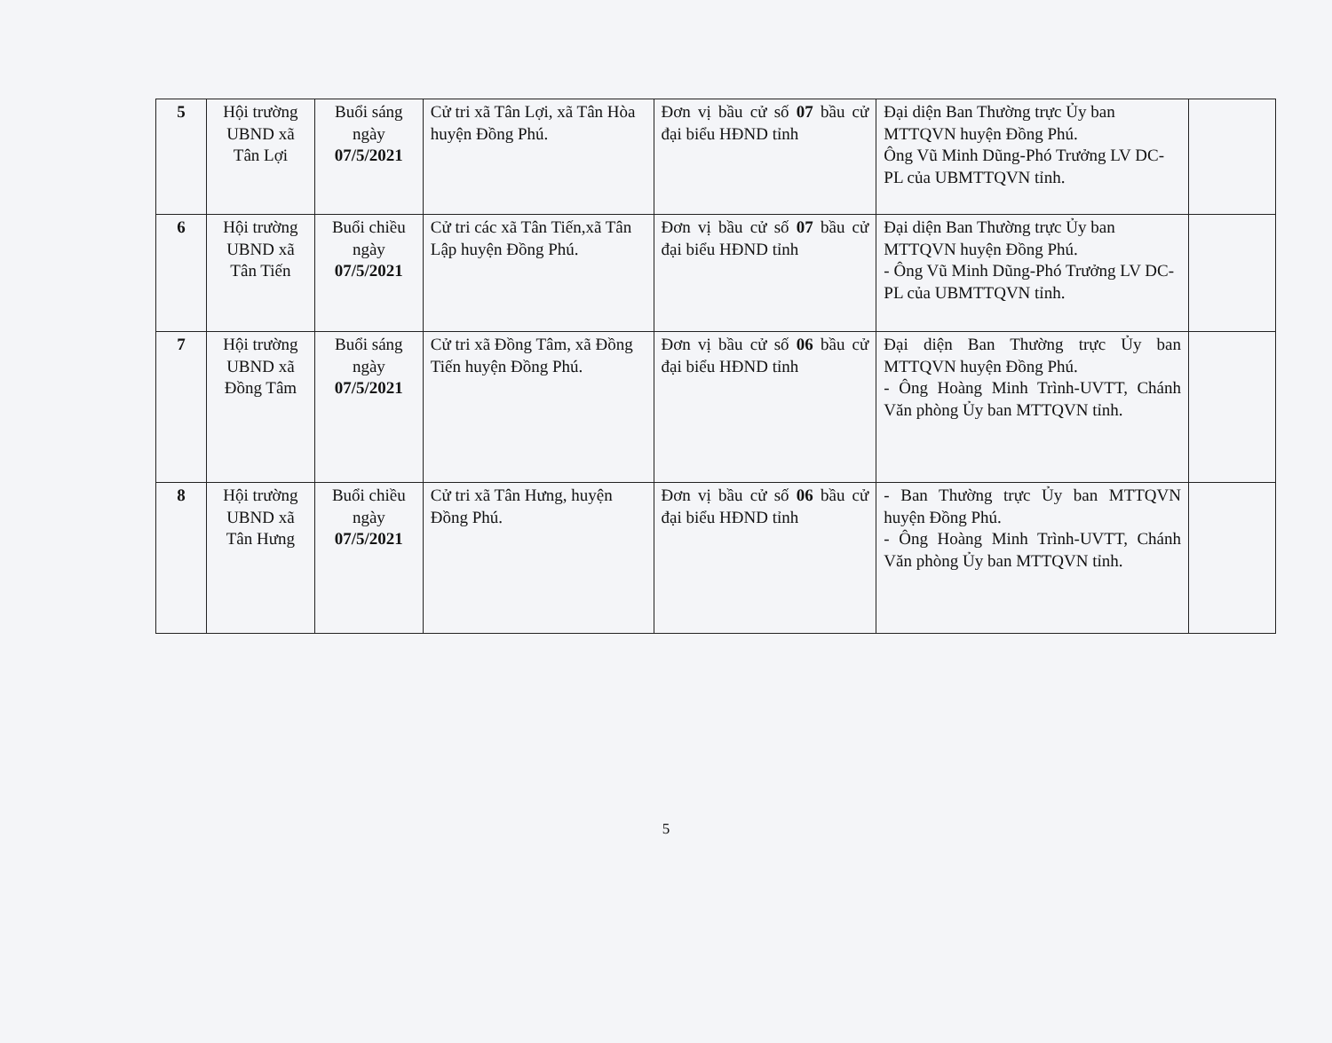| 5 | Hội trường UBND xã Tân Lợi | Buổi sáng ngày 07/5/2021 | Cử tri xã Tân Lợi, xã Tân Hòa huyện Đồng Phú. | Đơn vị bầu cử số 07 bầu cử đại biểu HĐND tỉnh | Đại diện Ban Thường trực Ủy ban MTTQVN huyện Đồng Phú. Ông Vũ Minh Dũng-Phó Trưởng LV DC-PL của UBMTTQVN tỉnh. | |
| 6 | Hội trường UBND xã Tân Tiến | Buổi chiều ngày 07/5/2021 | Cử tri các xã Tân Tiến,xã Tân Lập huyện Đồng Phú. | Đơn vị bầu cử số 07 bầu cử đại biểu HĐND tỉnh | Đại diện Ban Thường trực Ủy ban MTTQVN huyện Đồng Phú. - Ông Vũ Minh Dũng-Phó Trưởng LV DC-PL của UBMTTQVN tỉnh. | |
| 7 | Hội trường UBND xã Đồng Tâm | Buổi sáng ngày 07/5/2021 | Cử tri xã Đồng Tâm, xã Đồng Tiến huyện Đồng Phú. | Đơn vị bầu cử số 06 bầu cử đại biểu HĐND tỉnh | Đại diện Ban Thường trực Ủy ban MTTQVN huyện Đồng Phú. - Ông Hoàng Minh Trình-UVTT, Chánh Văn phòng Ủy ban MTTQVN tỉnh. | |
| 8 | Hội trường UBND xã Tân Hưng | Buổi chiều ngày 07/5/2021 | Cử tri xã Tân Hưng, huyện Đồng Phú. | Đơn vị bầu cử số 06 bầu cử đại biểu HĐND tỉnh | - Ban Thường trực Ủy ban MTTQVN huyện Đồng Phú. - Ông Hoàng Minh Trình-UVTT, Chánh Văn phòng Ủy ban MTTQVN tỉnh. | |
5